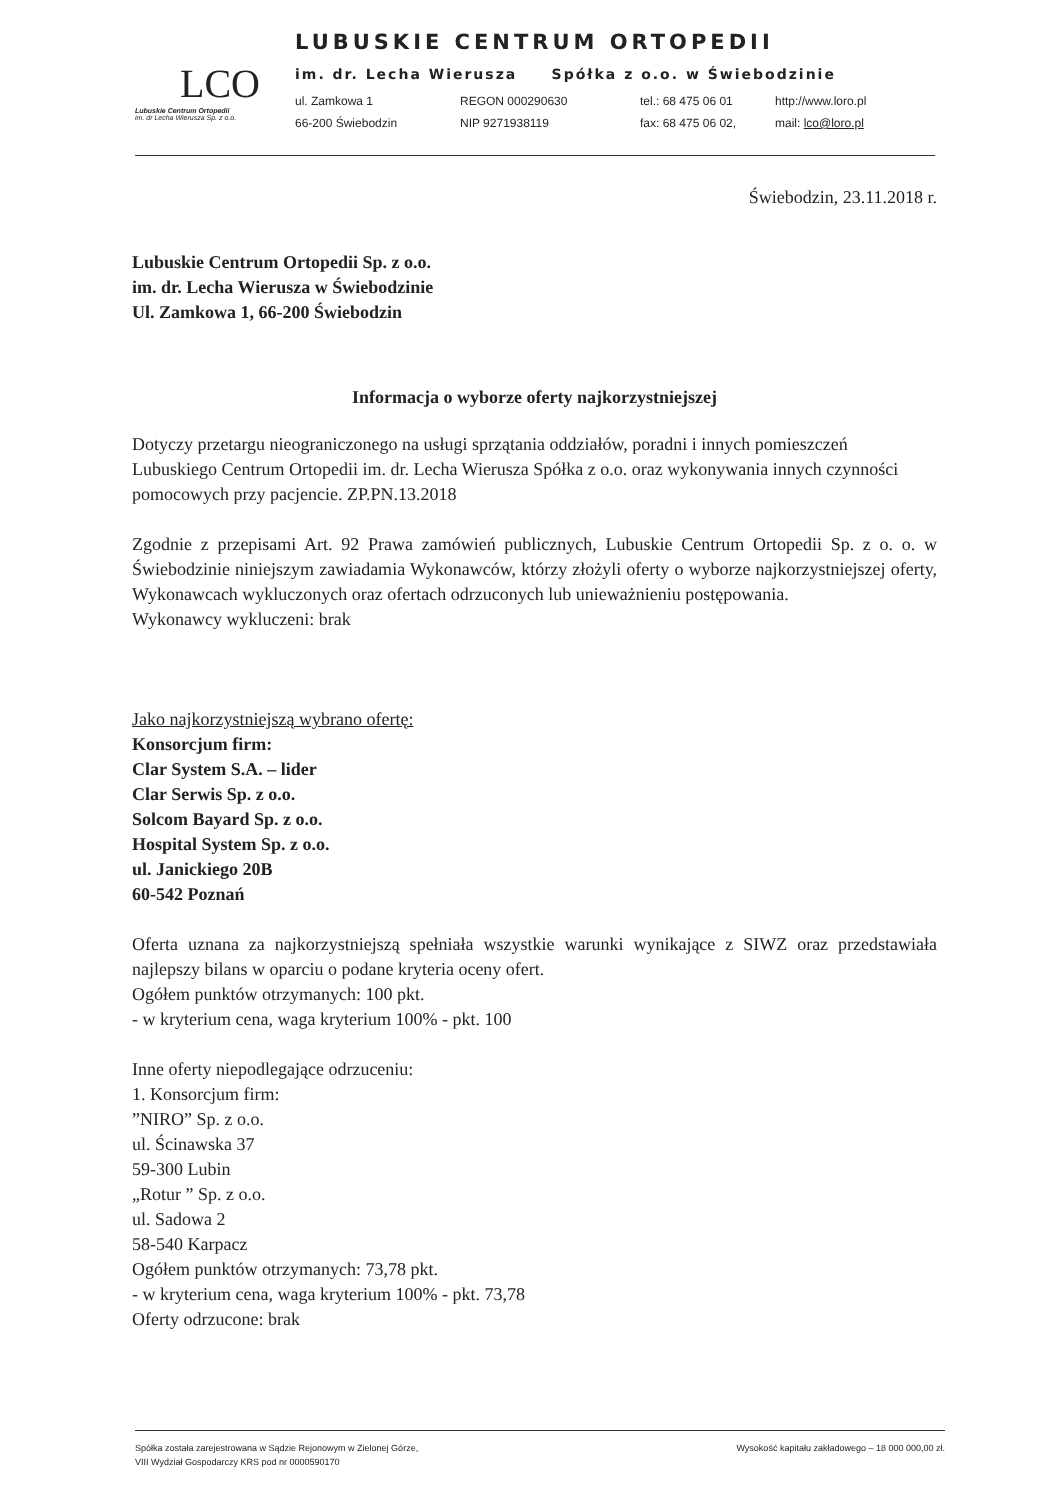LCO
Lubuskie Centrum Ortopedii
im. dr Lecha Wierusza Sp. z o.o.
LUBUSKIE CENTRUM ORTOPEDII
im. dr. Lecha Wierusza Spółka z o.o. w Świebodzinie
ul. Zamkowa 1 REGON 000290630 tel.: 68 475 06 01 http://www.loro.pl 66-200 Świebodzin NIP 9271938119 fax: 68 475 06 02, mail: lco@loro.pl
Świebodzin, 23.11.2018 r.
Lubuskie Centrum Ortopedii Sp. z o.o.
im. dr. Lecha Wierusza w Świebodzinie
Ul. Zamkowa 1, 66-200 Świebodzin
Informacja o wyborze oferty najkorzystniejszej
Dotyczy przetargu nieograniczonego na usługi sprzątania oddziałów, poradni i innych pomieszczeń Lubuskiego Centrum Ortopedii im. dr. Lecha Wierusza Spółka z o.o. oraz wykonywania innych czynności pomocowych przy pacjencie. ZP.PN.13.2018
Zgodnie z przepisami Art. 92 Prawa zamówień publicznych, Lubuskie Centrum Ortopedii Sp. z o. o. w Świebodzinie niniejszym zawiadamia Wykonawców, którzy złożyli oferty o wyborze najkorzystniejszej oferty, Wykonawcach wykluczonych oraz ofertach odrzuconych lub unieważnieniu postępowania.
Wykonawcy wykluczeni: brak
Jako najkorzystniejszą wybrano ofertę:
Konsorcjum firm:
Clar System S.A. – lider
Clar Serwis Sp. z o.o.
Solcom Bayard Sp. z o.o.
Hospital System Sp. z o.o.
ul. Janickiego 20B
60-542 Poznań
Oferta uznana za najkorzystniejszą spełniała wszystkie warunki wynikające z SIWZ oraz przedstawiała najlepszy bilans w oparciu o podane kryteria oceny ofert.
Ogółem punktów otrzymanych: 100 pkt.
- w kryterium cena, waga kryterium 100% - pkt. 100
Inne oferty niepodlegające odrzuceniu:
1. Konsorcjum firm:
”NIRO” Sp. z o.o.
ul. Ścinawska 37
59-300 Lubin
„Rotur ” Sp. z o.o.
ul. Sadowa 2
58-540 Karpacz
Ogółem punktów otrzymanych: 73,78 pkt.
- w kryterium cena, waga kryterium 100% - pkt. 73,78
Oferty odrzucone: brak
Spółka została zarejestrowana w Sądzie Rejonowym w Zielonej Górze,
VIII Wydział Gospodarczy KRS pod nr 0000590170
Wysokość kapitału zakładowego – 18 000 000,00 zł.